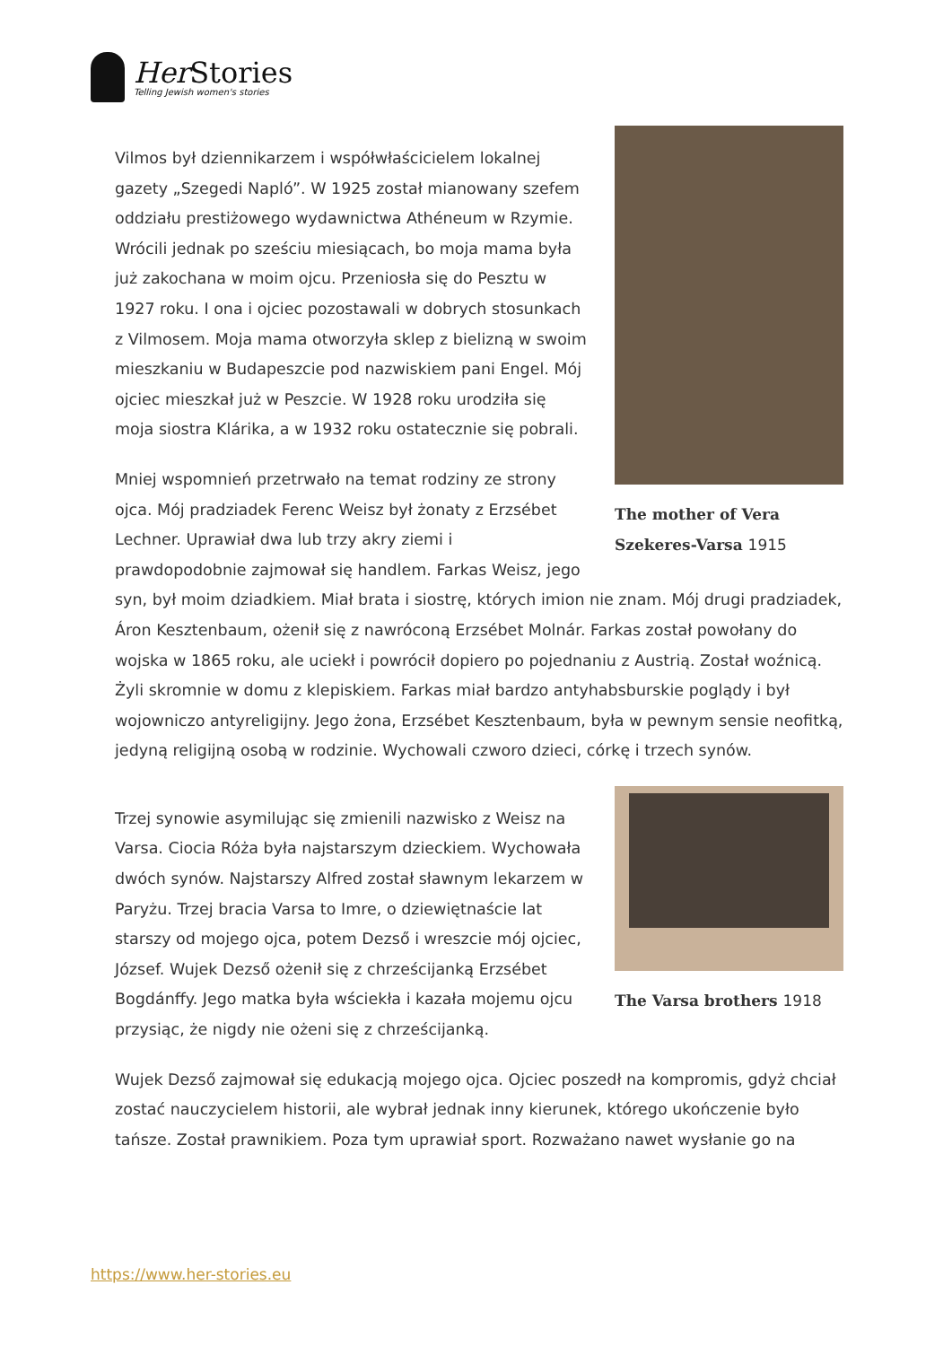Her Stories
Telling Jewish women's stories
The mother of Vera Szekeres-Varsa 1915
Vilmos był dziennikarzem i współwłaścicielem lokalnej gazety „Szegedi Napló”. W 1925 został mianowany szefem oddziału prestiżowego wydawnictwa Athéneum w Rzymie. Wrócili jednak po sześciu miesiącach, bo moja mama była już zakochana w moim ojcu. Przeniosła się do Pesztu w 1927 roku. I ona i ojciec pozostawali w dobrych stosunkach z Vilmosem. Moja mama otworzyła sklep z bielizną w swoim mieszkaniu w Budapeszcie pod nazwiskiem pani Engel. Mój ojciec mieszkał już w Peszcie. W 1928 roku urodziła się moja siostra Klárika, a w 1932 roku ostatecznie się pobrali.
Mniej wspomnień przetrwało na temat rodziny ze strony ojca. Mój pradziadek Ferenc Weisz był żonaty z Erzsébet Lechner. Uprawiał dwa lub trzy akry ziemi i prawdopodobnie zajmował się handlem. Farkas Weisz, jego syn, był moim dziadkiem. Miał brata i siostrę, których imion nie znam. Mój drugi pradziadek, Áron Kesztenbaum, ożenił się z nawróconą Erzsébet Molnár. Farkas został powołany do wojska w 1865 roku, ale uciekł i powrócił dopiero po pojednaniu z Austrią. Został woźnicą. Żyli skromnie w domu z klepiskiem. Farkas miał bardzo antyhabsburskie poglądy i był wojowniczo antyreligijny. Jego żona, Erzsébet Kesztenbaum, była w pewnym sensie neofitką, jedyną religijną osobą w rodzinie. Wychowali czworo dzieci, córkę i trzech synów.
The Varsa brothers 1918
Trzej synowie asymilując się zmienili nazwisko z Weisz na Varsa. Ciocia Róża była najstarszym dzieckiem. Wychowała dwóch synów. Najstarszy Alfred został sławnym lekarzem w Paryżu. Trzej bracia Varsa to Imre, o dziewiętnaście lat starszy od mojego ojca, potem Dezső i wreszcie mój ojciec, József. Wujek Dezső ożenił się z chrześcijanką Erzsébet Bogdánffy. Jego matka była wściekła i kazała mojemu ojcu przysiąc, że nigdy nie ożeni się z chrześcijanką.
Wujek Dezső zajmował się edukacją mojego ojca. Ojciec poszedł na kompromis, gdyż chciał zostać nauczycielem historii, ale wybrał jednak inny kierunek, którego ukończenie było tańsze. Został prawnikiem. Poza tym uprawiał sport. Rozważano nawet wysłanie go na
https://www.her-stories.eu